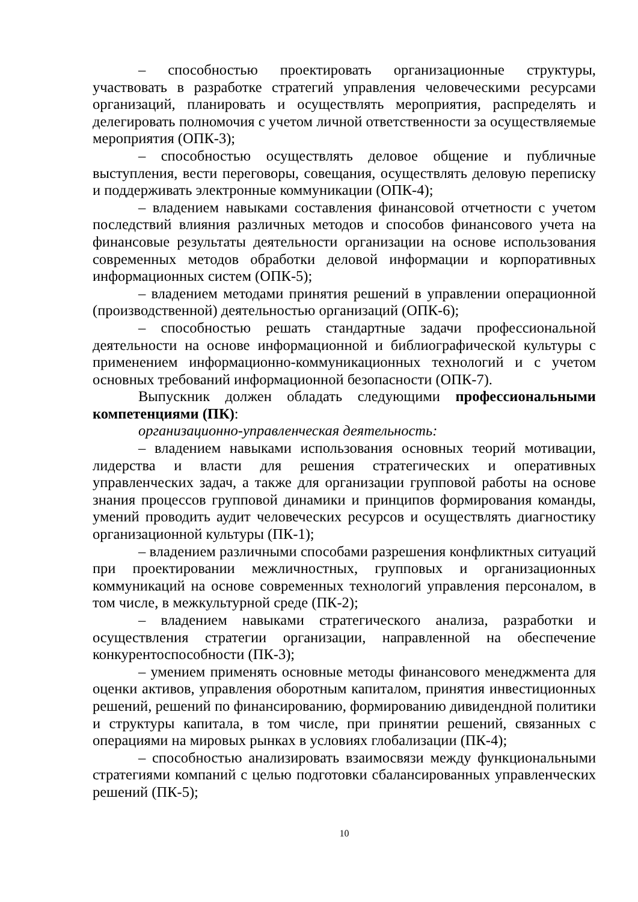– способностью проектировать организационные структуры, участвовать в разработке стратегий управления человеческими ресурсами организаций, планировать и осуществлять мероприятия, распределять и делегировать полномочия с учетом личной ответственности за осуществляемые мероприятия (ОПК-3);
– способностью осуществлять деловое общение и публичные выступления, вести переговоры, совещания, осуществлять деловую переписку и поддерживать электронные коммуникации (ОПК-4);
– владением навыками составления финансовой отчетности с учетом последствий влияния различных методов и способов финансового учета на финансовые результаты деятельности организации на основе использования современных методов обработки деловой информации и корпоративных информационных систем (ОПК-5);
– владением методами принятия решений в управлении операционной (производственной) деятельностью организаций (ОПК-6);
– способностью решать стандартные задачи профессиональной деятельности на основе информационной и библиографической культуры с применением информационно-коммуникационных технологий и с учетом основных требований информационной безопасности (ОПК-7).
Выпускник должен обладать следующими профессиональными компетенциями (ПК):
организационно-управленческая деятельность:
– владением навыками использования основных теорий мотивации, лидерства и власти для решения стратегических и оперативных управленческих задач, а также для организации групповой работы на основе знания процессов групповой динамики и принципов формирования команды, умений проводить аудит человеческих ресурсов и осуществлять диагностику организационной культуры (ПК-1);
– владением различными способами разрешения конфликтных ситуаций при проектировании межличностных, групповых и организационных коммуникаций на основе современных технологий управления персоналом, в том числе, в межкультурной среде (ПК-2);
– владением навыками стратегического анализа, разработки и осуществления стратегии организации, направленной на обеспечение конкурентоспособности (ПК-3);
– умением применять основные методы финансового менеджмента для оценки активов, управления оборотным капиталом, принятия инвестиционных решений, решений по финансированию, формированию дивидендной политики и структуры капитала, в том числе, при принятии решений, связанных с операциями на мировых рынках в условиях глобализации (ПК-4);
– способностью анализировать взаимосвязи между функциональными стратегиями компаний с целью подготовки сбалансированных управленческих решений (ПК-5);
10